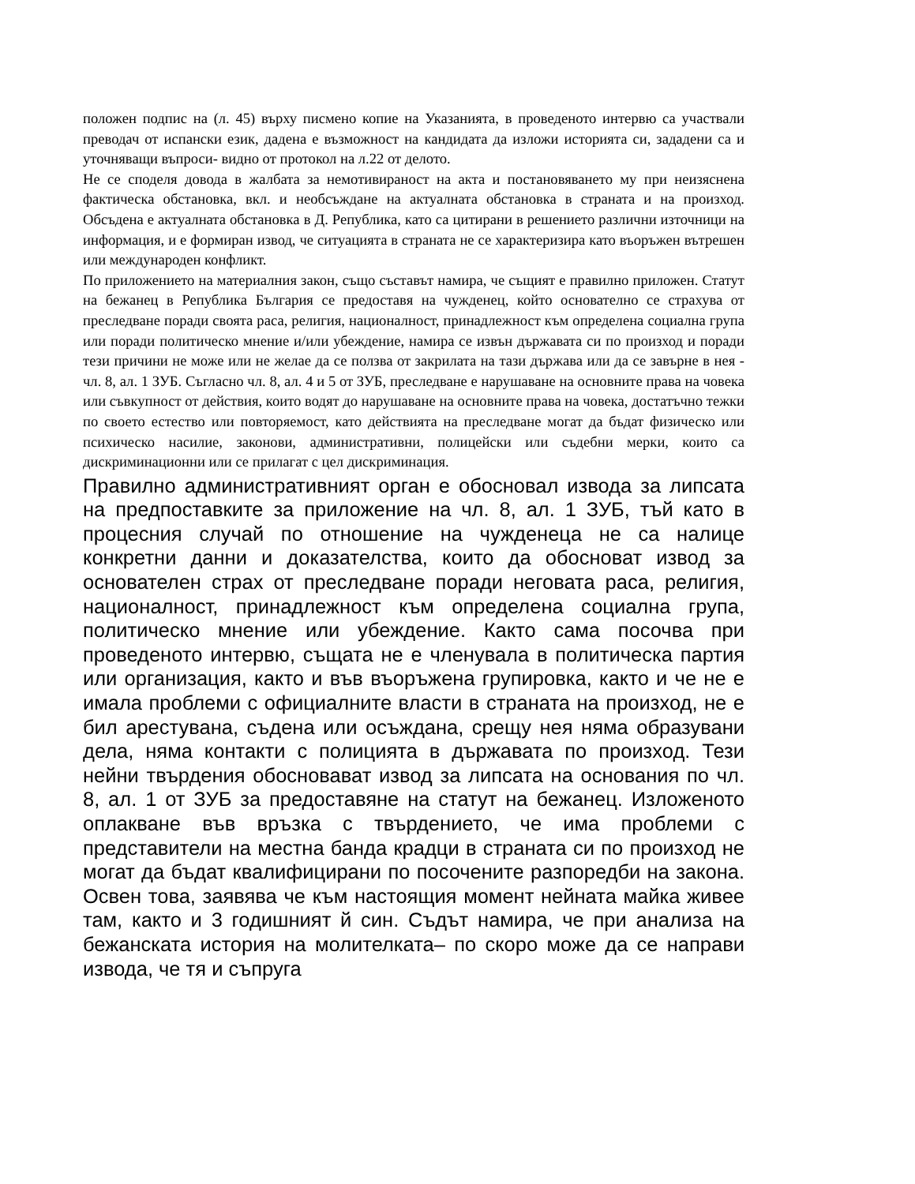положен подпис на (л. 45) върху писмено копие на Указанията, в проведеното интервю са участвали преводач от испански език, дадена е възможност на кандидата да изложи историята си, зададени са и уточняващи въпроси- видно от протокол на л.22 от делото.
Не се споделя довода в жалбата за немотивираност на акта и постановяването му при неизяснена фактическа обстановка, вкл. и необсъждане на актуалната обстановка в страната и на произход. Обсъдена е актуалната обстановка в Д. Република, като са цитирани в решението различни източници на информация, и е формиран извод, че ситуацията в страната не се характеризира като въоръжен вътрешен или международен конфликт.
По приложението на материалния закон, също съставът намира, че същият е правилно приложен. Статут на бежанец в Република България се предоставя на чужденец, който основателно се страхува от преследване поради своята раса, религия, националност, принадлежност към определена социална група или поради политическо мнение и/или убеждение, намира се извън държавата си по произход и поради тези причини не може или не желае да се ползва от закрилата на тази държава или да се завърне в нея - чл. 8, ал. 1 ЗУБ. Съгласно чл. 8, ал. 4 и 5 от ЗУБ, преследване е нарушаване на основните права на човека или съвкупност от действия, които водят до нарушаване на основните права на човека, достатъчно тежки по своето естество или повторяемост, като действията на преследване могат да бъдат физическо или психическо насилие, законови, административни, полицейски или съдебни мерки, които са дискриминационни или се прилагат с цел дискриминация.
Правилно административният орган е обосновал извода за липсата на предпоставките за приложение на чл. 8, ал. 1 ЗУБ, тъй като в процесния случай по отношение на чужденеца не са налице конкретни данни и доказателства, които да обосноват извод за основателен страх от преследване поради неговата раса, религия, националност, принадлежност към определена социална група, политическо мнение или убеждение. Както сама посочва при проведеното интервю, същата не е членувала в политическа партия или организация, както и във въоръжена групировка, както и че не е имала проблеми с официалните власти в страната на произход, не е бил арестувана, съдена или осъждана, срещу нея няма образувани дела, няма контакти с полицията в държавата по произход. Тези нейни твърдения обосновават извод за липсата на основания по чл. 8, ал. 1 от ЗУБ за предоставяне на статут на бежанец. Изложеното оплакване във връзка с твърдението, че има проблеми с представители на местна банда крадци в страната си по произход не могат да бъдат квалифицирани по посочените разпоредби на закона. Освен това, заявява че към настоящия момент нейната майка живее там, както и 3 годишният й син. Съдът намира, че при анализа на бежанската история на молителката– по скоро може да се направи извода, че тя и съпруга